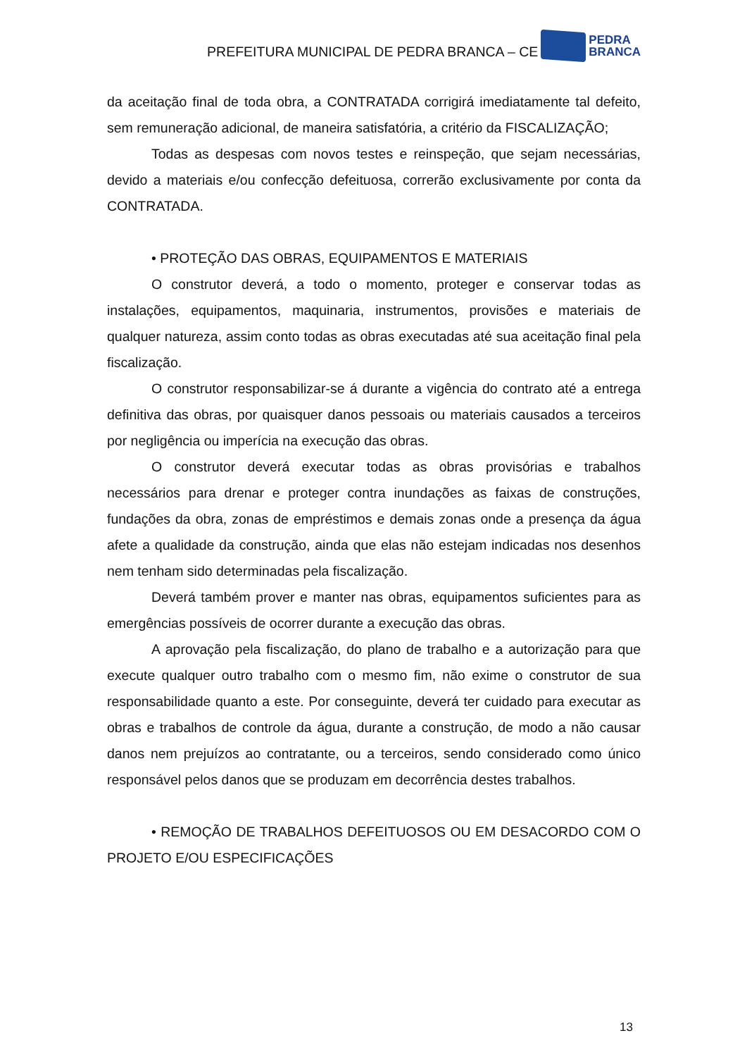PREFEITURA MUNICIPAL DE PEDRA BRANCA – CE
PEDRA
BRANCA
da aceitação final de toda obra, a CONTRATADA corrigirá imediatamente tal defeito, sem remuneração adicional, de maneira satisfatória, a critério da FISCALIZAÇÃO;
Todas as despesas com novos testes e reinspeção, que sejam necessárias, devido a materiais e/ou confecção defeituosa, correrão exclusivamente por conta da CONTRATADA.
• PROTEÇÃO DAS OBRAS, EQUIPAMENTOS E MATERIAIS
O construtor deverá, a todo o momento, proteger e conservar todas as instalações, equipamentos, maquinaria, instrumentos, provisões e materiais de qualquer natureza, assim conto todas as obras executadas até sua aceitação final pela fiscalização.
O construtor responsabilizar-se á durante a vigência do contrato até a entrega definitiva das obras, por quaisquer danos pessoais ou materiais causados a terceiros por negligência ou imperícia na execução das obras.
O construtor deverá executar todas as obras provisórias e trabalhos necessários para drenar e proteger contra inundações as faixas de construções, fundações da obra, zonas de empréstimos e demais zonas onde a presença da água afete a qualidade da construção, ainda que elas não estejam indicadas nos desenhos nem tenham sido determinadas pela fiscalização.
Deverá também prover e manter nas obras, equipamentos suficientes para as emergências possíveis de ocorrer durante a execução das obras.
A aprovação pela fiscalização, do plano de trabalho e a autorização para que execute qualquer outro trabalho com o mesmo fim, não exime o construtor de sua responsabilidade quanto a este. Por conseguinte, deverá ter cuidado para executar as obras e trabalhos de controle da água, durante a construção, de modo a não causar danos nem prejuízos ao contratante, ou a terceiros, sendo considerado como único responsável pelos danos que se produzam em decorrência destes trabalhos.
• REMOÇÃO DE TRABALHOS DEFEITUOSOS OU EM DESACORDO COM O PROJETO E/OU ESPECIFICAÇÕES
13